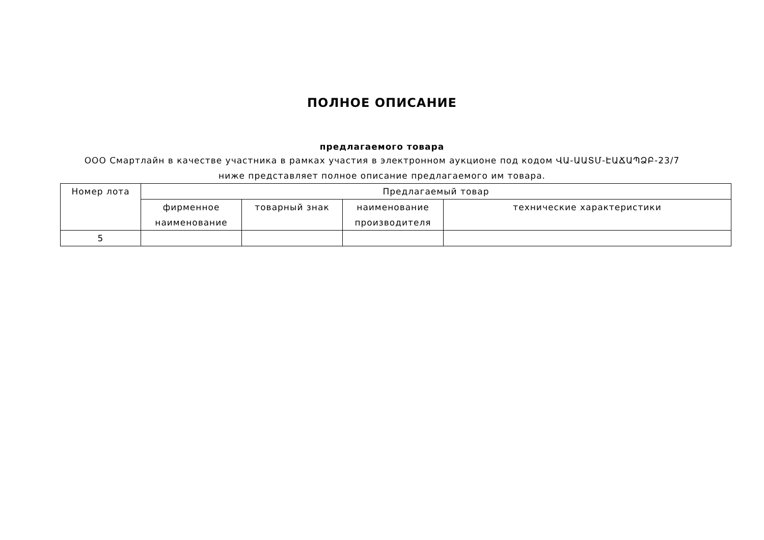ПОЛНОЕ ОПИСАНИЕ
предлагаемого товара
ООО Смартлайн в качестве участника в рамках участия в электронном аукционе под кодом ՎԱ-ԱԱՏՄ-ԷԱՃԱՊՁԲ-23/7 ниже представляет полное описание предлагаемого им товара.
| Номер лота | Предлагаемый товар | | | |
| --- | --- | --- | --- | --- |
| | фирменное наименование | товарный знак | наименование производителя | технические характеристики |
| 5 | | | | |